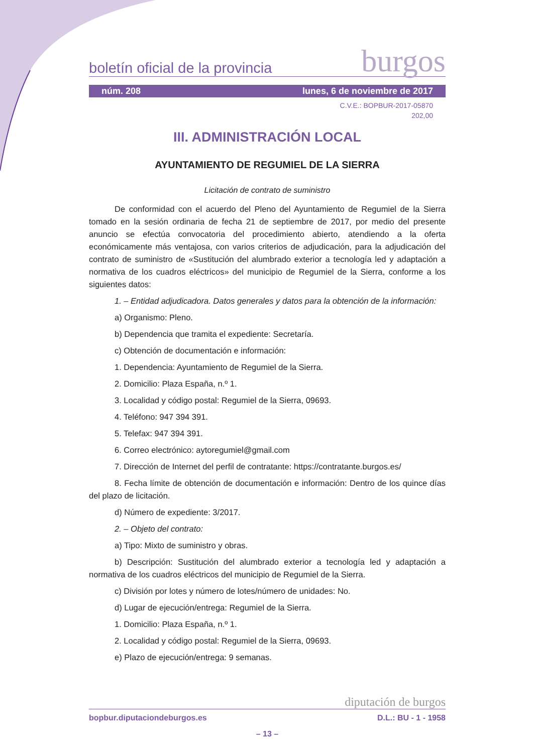boletín oficial de la provincia burgos
núm. 208 lunes, 6 de noviembre de 2017
C.V.E.: BOPBUR-2017-05870
202,00
III. ADMINISTRACIÓN LOCAL
AYUNTAMIENTO DE REGUMIEL DE LA SIERRA
Licitación de contrato de suministro
De conformidad con el acuerdo del Pleno del Ayuntamiento de Regumiel de la Sierra tomado en la sesión ordinaria de fecha 21 de septiembre de 2017, por medio del presente anuncio se efectúa convocatoria del procedimiento abierto, atendiendo a la oferta económicamente más ventajosa, con varios criterios de adjudicación, para la adjudicación del contrato de suministro de «Sustitución del alumbrado exterior a tecnología led y adaptación a normativa de los cuadros eléctricos» del municipio de Regumiel de la Sierra, conforme a los siguientes datos:
1. – Entidad adjudicadora. Datos generales y datos para la obtención de la información:
a) Organismo: Pleno.
b) Dependencia que tramita el expediente: Secretaría.
c) Obtención de documentación e información:
1. Dependencia: Ayuntamiento de Regumiel de la Sierra.
2. Domicilio: Plaza España, n.º 1.
3. Localidad y código postal: Regumiel de la Sierra, 09693.
4. Teléfono: 947 394 391.
5. Telefax: 947 394 391.
6. Correo electrónico: aytoregumiel@gmail.com
7. Dirección de Internet del perfil de contratante: https://contratante.burgos.es/
8. Fecha límite de obtención de documentación e información: Dentro de los quince días del plazo de licitación.
d) Número de expediente: 3/2017.
2. – Objeto del contrato:
a) Tipo: Mixto de suministro y obras.
b) Descripción: Sustitución del alumbrado exterior a tecnología led y adaptación a normativa de los cuadros eléctricos del municipio de Regumiel de la Sierra.
c) División por lotes y número de lotes/número de unidades: No.
d) Lugar de ejecución/entrega: Regumiel de la Sierra.
1. Domicilio: Plaza España, n.º 1.
2. Localidad y código postal: Regumiel de la Sierra, 09693.
e) Plazo de ejecución/entrega: 9 semanas.
diputación de burgos
bopbur.diputaciondeburgos.es D.L.: BU - 1 - 1958
– 13 –